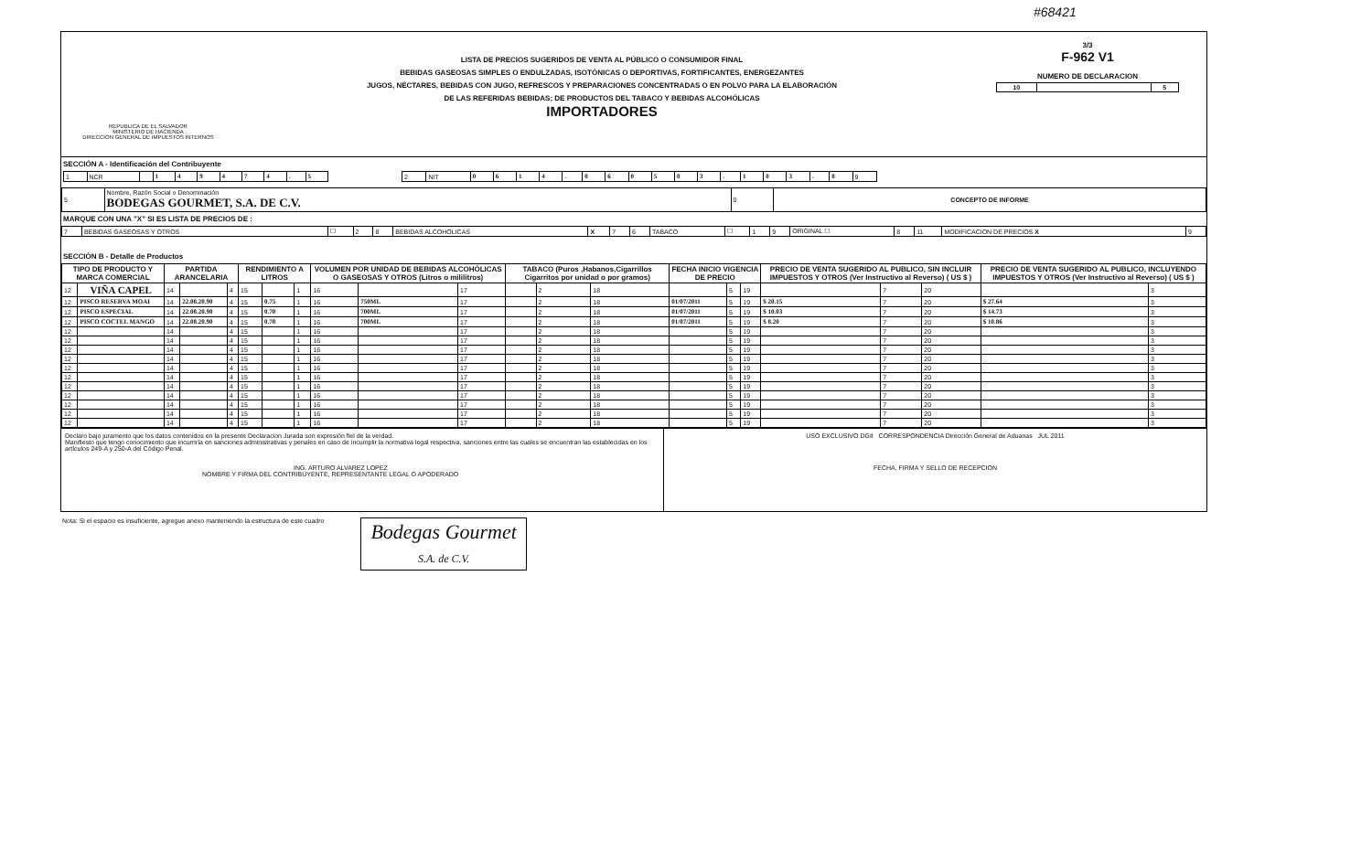#68421
REPUBLICA DE EL SALVADOR
MINISTERIO DE HACIENDA
DIRECCION GENERAL DE IMPUESTOS INTERNOS
LISTA DE PRECIOS SUGERIDOS DE VENTA AL PÚBLICO O CONSUMIDOR FINAL
BEBIDAS GASEOSAS SIMPLES O ENDULZADAS, ISOTÓNICAS O DEPORTIVAS, FORTIFICANTES, ENERGEZANTES
JUGOS, NÉCTARES, BEBIDAS CON JUGO, REFRESCOS Y PREPARACIONES CONCENTRADAS O EN POLVO PARA LA ELABORACIÓN
DE LAS REFERIDAS BEBIDAS; DE PRODUCTOS DEL TABACO Y BEBIDAS ALCOHÓLICAS
IMPORTADORES
3/3
F-962 V1
NUMERO DE DECLARACION
| 10 | | 5 |
SECCIÓN A - Identificación del Contribuyente
| 1 | NCR | | 1 | 4 | 9 | 4 | 7 | 4 | - | 5 |
| 2 | NIT | 0 | 6 | 1 | 4 | - | 0 | 6 | 0 | 5 | 0 | 3 | - | 1 | 0 | 3 | - | 8 | 9 |
| 5 | Nombre, Razón Social o Denominación BODEGAS GOURMET, S.A. DE C.V. | 0 | CONCEPTO DE INFORME |
MARQUE CON UNA "X" SI ES LISTA DE PRECIOS DE :
| 7 | BEBIDAS GASEOSAS Y OTROS | ☐ | 2 | 8 | BEBIDAS ALCOHÓLICAS | X | 7 | 6 | TABACO | ☐ | 1 | 9 | ORIGINAL ☐ | 8 | 11 | MODIFICACION DE PRECIOS X | 9 |
SECCIÓN B - Detalle de Productos
| TIPO DE PRODUCTO Y MARCA COMERCIAL | | PARTIDA ARANCELARIA | | | RENDIMIENTO A LITROS | | | VOLUMEN POR UNIDAD DE BEBIDAS ALCOHÓLICAS O GASEOSAS Y OTROS (Litros o mililitros) | | | TABACO (Puros ,Habanos,Cigarrillos Cigarritos por unidad o por gramos) | | | FECHA INICIO VIGENCIA DE PRECIO | | | PRECIO DE VENTA SUGERIDO AL PUBLICO, SIN INCLUIR IMPUESTOS Y OTROS (Ver Instructivo al Reverso) ( US $ ) | | | PRECIO DE VENTA SUGERIDO AL PUBLICO, INCLUYENDO IMPUESTOS Y OTROS (Ver Instructivo al Reverso) ( US $ ) | |
| --- | --- | --- | --- | --- | --- | --- | --- | --- | --- | --- | --- | --- | --- | --- | --- | --- | --- | --- | --- | --- | --- |
| 12 | VIÑA CAPEL | 14 | | 4 | 15 | | 1 | 16 | | 17 | | 2 | 18 | | 5 | 19 | | 7 | 20 | | 3 |
| 12 | PISCO RESERVA MOAI | 14 | 22.08.20.90 | 4 | 15 | 0.75 | 1 | 16 | 750ML | 17 | | 2 | 18 | 01/07/2011 | 5 | 19 | $ 20.15 | 7 | 20 | $ 27.64 | 3 |
| 12 | PISCO ESPECIAL | 14 | 22.08.20.90 | 4 | 15 | 0.70 | 1 | 16 | 700ML | 17 | | 2 | 18 | 01/07/2011 | 5 | 19 | $ 10.03 | 7 | 20 | $ 14.73 | 3 |
| 12 | PISCO COCTEL MANGO | 14 | 22.08.20.90 | 4 | 15 | 0.70 | 1 | 16 | 700ML | 17 | | 2 | 18 | 01/07/2011 | 5 | 19 | $ 8.20 | 7 | 20 | $ 10.86 | 3 |
| 12 | | 14 | | 4 | 15 | | 1 | 16 | | 17 | | 2 | 18 | | 5 | 19 | | 7 | 20 | | 3 |
| 12 | | 14 | | 4 | 15 | | 1 | 16 | | 17 | | 2 | 18 | | 5 | 19 | | 7 | 20 | | 3 |
| 12 | | 14 | | 4 | 15 | | 1 | 16 | | 17 | | 2 | 18 | | 5 | 19 | | 7 | 20 | | 3 |
| 12 | | 14 | | 4 | 15 | | 1 | 16 | | 17 | | 2 | 18 | | 5 | 19 | | 7 | 20 | | 3 |
| 12 | | 14 | | 4 | 15 | | 1 | 16 | | 17 | | 2 | 18 | | 5 | 19 | | 7 | 20 | | 3 |
| 12 | | 14 | | 4 | 15 | | 1 | 16 | | 17 | | 2 | 18 | | 5 | 19 | | 7 | 20 | | 3 |
| 12 | | 14 | | 4 | 15 | | 1 | 16 | | 17 | | 2 | 18 | | 5 | 19 | | 7 | 20 | | 3 |
| 12 | | 14 | | 4 | 15 | | 1 | 16 | | 17 | | 2 | 18 | | 5 | 19 | | 7 | 20 | | 3 |
| 12 | | 14 | | 4 | 15 | | 1 | 16 | | 17 | | 2 | 18 | | 5 | 19 | | 7 | 20 | | 3 |
| 12 | | 14 | | 4 | 15 | | 1 | 16 | | 17 | | 2 | 18 | | 5 | 19 | | 7 | 20 | | 3 |
| 12 | | 14 | | 4 | 15 | | 1 | 16 | | 17 | | 2 | 18 | | 5 | 19 | | 7 | 20 | | 3 |
Declaro bajo juramento que los datos contenidos en la presente Declaracion Jurada son expresión fiel de la verdad.
Manifiesto que tengo conocimiento que incurriría en sanciones administrativas y penales en caso de incumplir la normativa legal respectiva, sanciones entre las cuales se encuentran las establecidas en los artículos 249-A y 250-A del Código Penal.
ING. ARTURO ALVAREZ LOPEZ
NOMBRE Y FIRMA DEL CONTRIBUYENTE, REPRESENTANTE LEGAL O APODERADO
USO EXCLUSIVO DGII CORRESPONDENCIA Dirección General de Aduanas JUL 2011
FECHA, FIRMA Y SELLO DE RECEPCION
Nota: Si el espacio es insuficiente, agregue anexo manteniendo la estructura de este cuadro
Bodegas Gourmet
S.A. de C.V.